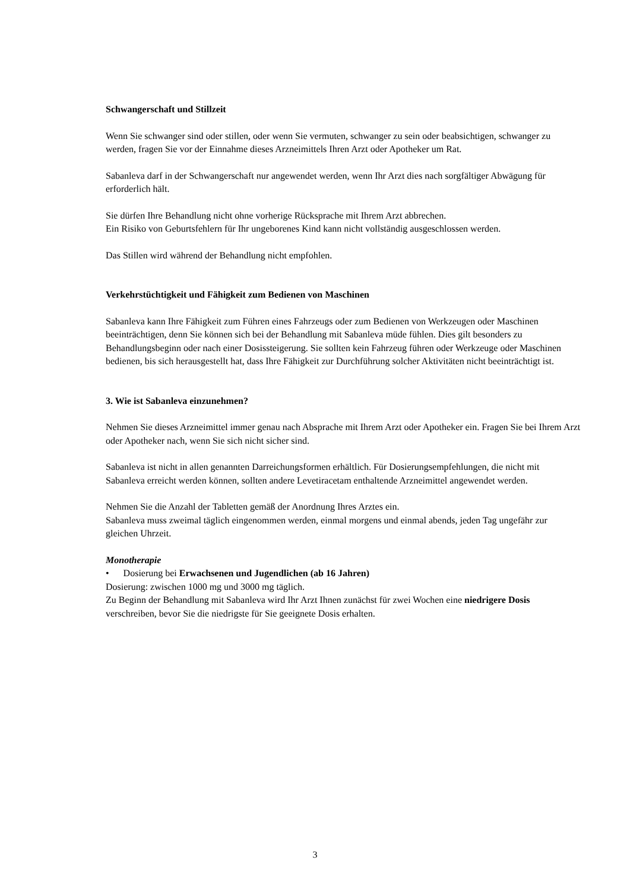Schwangerschaft und Stillzeit
Wenn Sie schwanger sind oder stillen, oder wenn Sie vermuten, schwanger zu sein oder beabsichtigen, schwanger zu werden, fragen Sie vor der Einnahme dieses Arzneimittels Ihren Arzt oder Apotheker um Rat.
Sabanleva darf in der Schwangerschaft nur angewendet werden, wenn Ihr Arzt dies nach sorgfältiger Abwägung für erforderlich hält.
Sie dürfen Ihre Behandlung nicht ohne vorherige Rücksprache mit Ihrem Arzt abbrechen.
Ein Risiko von Geburtsfehlern für Ihr ungeborenes Kind kann nicht vollständig ausgeschlossen werden.
Das Stillen wird während der Behandlung nicht empfohlen.
Verkehrstüchtigkeit und Fähigkeit zum Bedienen von Maschinen
Sabanleva kann Ihre Fähigkeit zum Führen eines Fahrzeugs oder zum Bedienen von Werkzeugen oder Maschinen beeinträchtigen, denn Sie können sich bei der Behandlung mit Sabanleva müde fühlen. Dies gilt besonders zu Behandlungsbeginn oder nach einer Dosissteigerung. Sie sollten kein Fahrzeug führen oder Werkzeuge oder Maschinen bedienen, bis sich herausgestellt hat, dass Ihre Fähigkeit zur Durchführung solcher Aktivitäten nicht beeinträchtigt ist.
3. Wie ist Sabanleva einzunehmen?
Nehmen Sie dieses Arzneimittel immer genau nach Absprache mit Ihrem Arzt oder Apotheker ein. Fragen Sie bei Ihrem Arzt oder Apotheker nach, wenn Sie sich nicht sicher sind.
Sabanleva ist nicht in allen genannten Darreichungsformen erhältlich. Für Dosierungsempfehlungen, die nicht mit Sabanleva erreicht werden können, sollten andere Levetiracetam enthaltende Arzneimittel angewendet werden.
Nehmen Sie die Anzahl der Tabletten gemäß der Anordnung Ihres Arztes ein.
Sabanleva muss zweimal täglich eingenommen werden, einmal morgens und einmal abends, jeden Tag ungefähr zur gleichen Uhrzeit.
Monotherapie
• Dosierung bei Erwachsenen und Jugendlichen (ab 16 Jahren)
Dosierung: zwischen 1000 mg und 3000 mg täglich.
Zu Beginn der Behandlung mit Sabanleva wird Ihr Arzt Ihnen zunächst für zwei Wochen eine niedrigere Dosis verschreiben, bevor Sie die niedrigste für Sie geeignete Dosis erhalten.
3